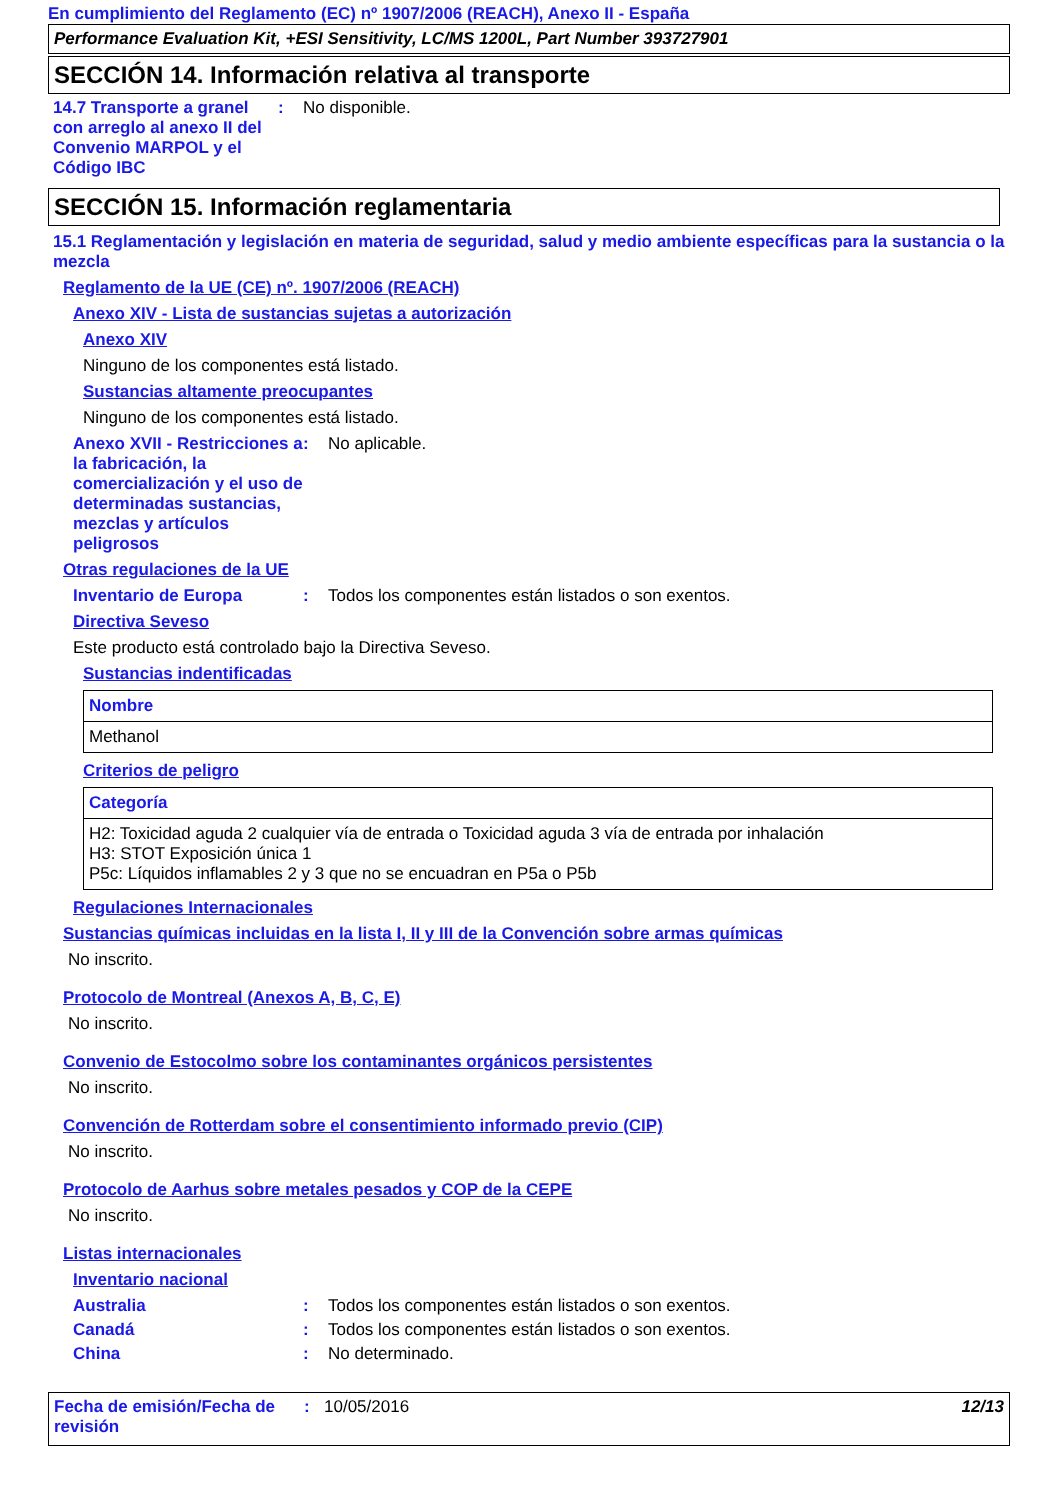En cumplimiento del Reglamento (EC) nº 1907/2006 (REACH), Anexo II - España
Performance Evaluation Kit, +ESI Sensitivity, LC/MS 1200L, Part Number 393727901
SECCIÓN 14. Información relativa al transporte
14.7 Transporte a granel con arreglo al anexo II del Convenio MARPOL y el Código IBC
: No disponible.
SECCIÓN 15. Información reglamentaria
15.1 Reglamentación y legislación en materia de seguridad, salud y medio ambiente específicas para la sustancia o la mezcla
Reglamento de la UE (CE) nº. 1907/2006 (REACH)
Anexo XIV - Lista de sustancias sujetas a autorización
Anexo XIV
Ninguno de los componentes está listado.
Sustancias altamente preocupantes
Ninguno de los componentes está listado.
Anexo XVII - Restricciones a la fabricación, la comercialización y el uso de determinadas sustancias, mezclas y artículos peligrosos
: No aplicable.
Otras regulaciones de la UE
Inventario de Europa : Todos los componentes están listados o son exentos.
Directiva Seveso
Este producto está controlado bajo la Directiva Seveso.
Sustancias indentificadas
| Nombre |
| --- |
| Methanol |
Criterios de peligro
| Categoría |
| --- |
| H2: Toxicidad aguda 2 cualquier vía de entrada o Toxicidad aguda 3 vía de entrada por inhalación H3: STOT Exposición única 1 P5c: Líquidos inflamables 2 y 3 que no se encuadran en P5a o P5b |
Regulaciones Internacionales
Sustancias químicas incluidas en la lista I, II y III de la Convención sobre armas químicas
No inscrito.
Protocolo de Montreal (Anexos A, B, C, E)
No inscrito.
Convenio de Estocolmo sobre los contaminantes orgánicos persistentes
No inscrito.
Convención de Rotterdam sobre el consentimiento informado previo (CIP)
No inscrito.
Protocolo de Aarhus sobre metales pesados y COP de la CEPE
No inscrito.
Listas internacionales
Inventario nacional
Australia : Todos los componentes están listados o son exentos.
Canadá : Todos los componentes están listados o son exentos.
China : No determinado.
Fecha de emisión/Fecha de revisión
: 10/05/2016 12/13